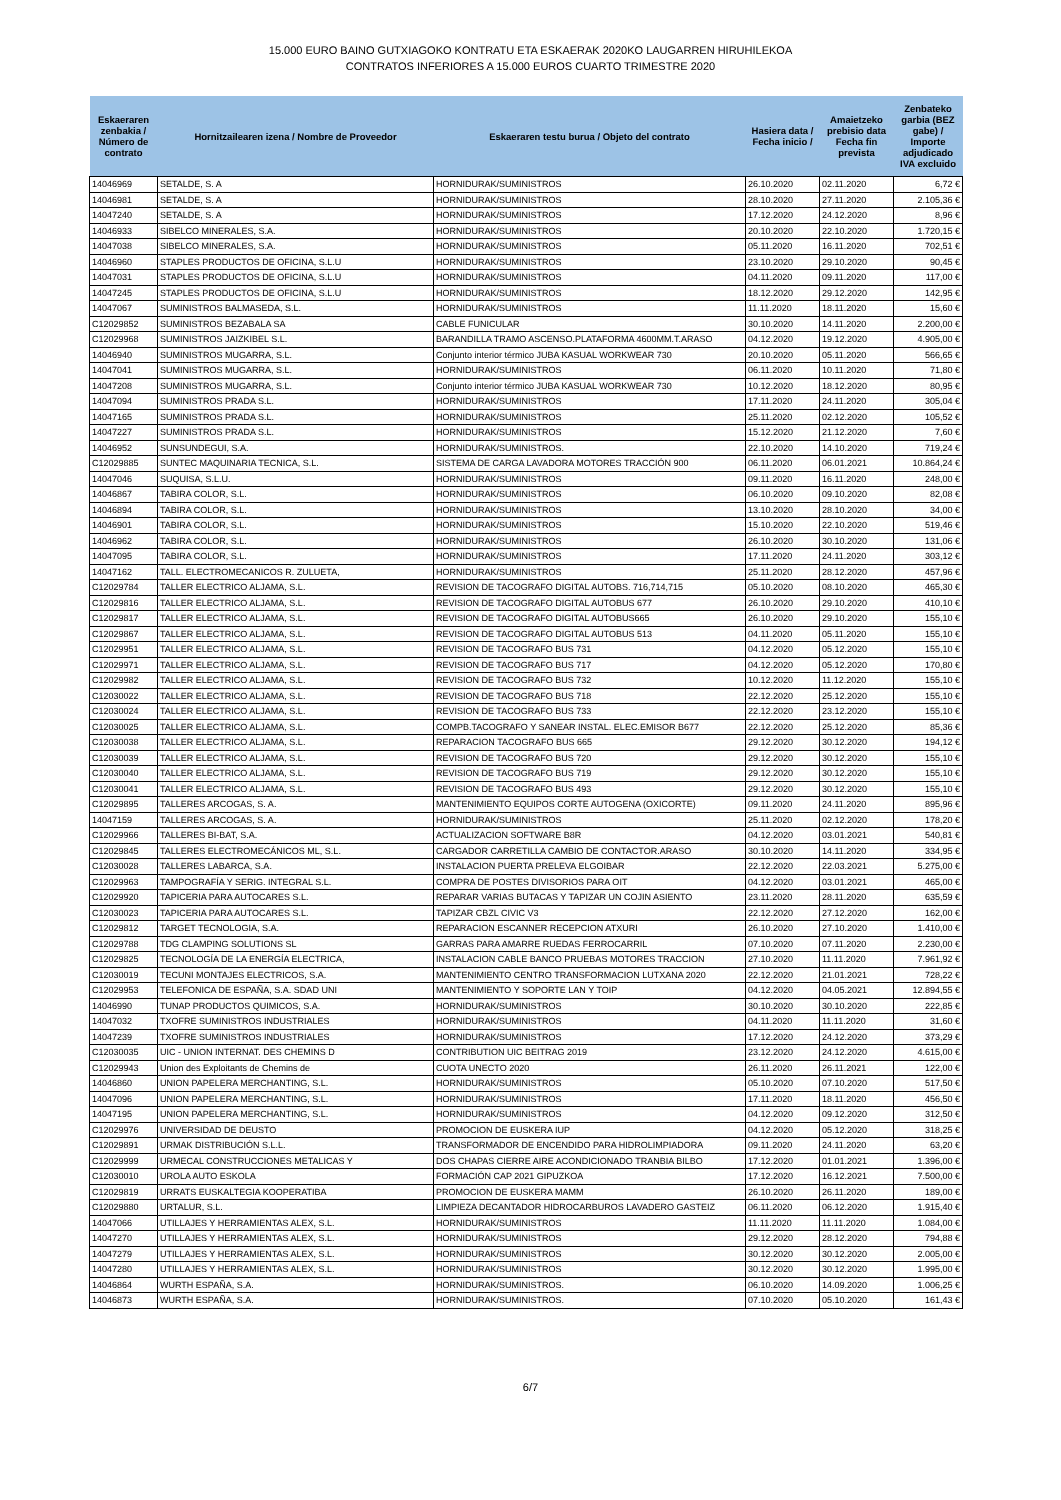15.000 EURO BAINO GUTXIAGOKO KONTRATU ETA ESKAERAK 2020KO LAUGARREN HIRUHILEKOA
CONTRATOS INFERIORES A 15.000 EUROS CUARTO TRIMESTRE 2020
| Eskaeraren zenbakia / Número de contrato | Hornitzailearen izena / Nombre de Proveedor | Eskaeraren testu burua / Objeto del contrato | Hasiera data / Fecha inicio / | Amaietzeko prebisio data Fecha fin prevista | Zenbateko garbia (BEZ gabe) / Importe adjudicado IVA excluido |
| --- | --- | --- | --- | --- | --- |
| 14046969 | SETALDE, S. A | HORNIDURAK/SUMINISTROS | 26.10.2020 | 02.11.2020 | 6,72 € |
| 14046981 | SETALDE, S. A | HORNIDURAK/SUMINISTROS | 28.10.2020 | 27.11.2020 | 2.105,36 € |
| 14047240 | SETALDE, S. A | HORNIDURAK/SUMINISTROS | 17.12.2020 | 24.12.2020 | 8,96 € |
| 14046933 | SIBELCO MINERALES, S.A. | HORNIDURAK/SUMINISTROS | 20.10.2020 | 22.10.2020 | 1.720,15 € |
| 14047038 | SIBELCO MINERALES, S.A. | HORNIDURAK/SUMINISTROS | 05.11.2020 | 16.11.2020 | 702,51 € |
| 14046960 | STAPLES PRODUCTOS DE OFICINA, S.L.U | HORNIDURAK/SUMINISTROS | 23.10.2020 | 29.10.2020 | 90,45 € |
| 14047031 | STAPLES PRODUCTOS DE OFICINA, S.L.U | HORNIDURAK/SUMINISTROS | 04.11.2020 | 09.11.2020 | 117,00 € |
| 14047245 | STAPLES PRODUCTOS DE OFICINA, S.L.U | HORNIDURAK/SUMINISTROS | 18.12.2020 | 29.12.2020 | 142,95 € |
| 14047067 | SUMINISTROS BALMASEDA, S.L. | HORNIDURAK/SUMINISTROS | 11.11.2020 | 18.11.2020 | 15,60 € |
| C12029852 | SUMINISTROS BEZABALA SA | CABLE FUNICULAR | 30.10.2020 | 14.11.2020 | 2.200,00 € |
| C12029968 | SUMINISTROS JAIZKIBEL S.L. | BARANDILLA TRAMO ASCENSO.PLATAFORMA 4600MM.T.ARASO | 04.12.2020 | 19.12.2020 | 4.905,00 € |
| 14046940 | SUMINISTROS MUGARRA, S.L. | Conjunto interior térmico JUBA KASUAL WORKWEAR 730 | 20.10.2020 | 05.11.2020 | 566,65 € |
| 14047041 | SUMINISTROS MUGARRA, S.L. | HORNIDURAK/SUMINISTROS | 06.11.2020 | 10.11.2020 | 71,80 € |
| 14047208 | SUMINISTROS MUGARRA, S.L. | Conjunto interior térmico JUBA KASUAL WORKWEAR 730 | 10.12.2020 | 18.12.2020 | 80,95 € |
| 14047094 | SUMINISTROS PRADA S.L. | HORNIDURAK/SUMINISTROS | 17.11.2020 | 24.11.2020 | 305,04 € |
| 14047165 | SUMINISTROS PRADA S.L. | HORNIDURAK/SUMINISTROS | 25.11.2020 | 02.12.2020 | 105,52 € |
| 14047227 | SUMINISTROS PRADA S.L. | HORNIDURAK/SUMINISTROS | 15.12.2020 | 21.12.2020 | 7,60 € |
| 14046952 | SUNSUNDEGUI, S.A. | HORNIDURAK/SUMINISTROS. | 22.10.2020 | 14.10.2020 | 719,24 € |
| C12029885 | SUNTEC MAQUINARIA TECNICA, S.L. | SISTEMA DE CARGA LAVADORA MOTORES TRACCIÓN 900 | 06.11.2020 | 06.01.2021 | 10.864,24 € |
| 14047046 | SUQUISA, S.L.U. | HORNIDURAK/SUMINISTROS | 09.11.2020 | 16.11.2020 | 248,00 € |
| 14046867 | TABIRA COLOR, S.L. | HORNIDURAK/SUMINISTROS | 06.10.2020 | 09.10.2020 | 82,08 € |
| 14046894 | TABIRA COLOR, S.L. | HORNIDURAK/SUMINISTROS | 13.10.2020 | 28.10.2020 | 34,00 € |
| 14046901 | TABIRA COLOR, S.L. | HORNIDURAK/SUMINISTROS | 15.10.2020 | 22.10.2020 | 519,46 € |
| 14046962 | TABIRA COLOR, S.L. | HORNIDURAK/SUMINISTROS | 26.10.2020 | 30.10.2020 | 131,06 € |
| 14047095 | TABIRA COLOR, S.L. | HORNIDURAK/SUMINISTROS | 17.11.2020 | 24.11.2020 | 303,12 € |
| 14047162 | TALL. ELECTROMECANICOS R. ZULUETA, | HORNIDURAK/SUMINISTROS | 25.11.2020 | 28.12.2020 | 457,96 € |
| C12029784 | TALLER ELECTRICO ALJAMA, S.L. | REVISION DE TACOGRAFO DIGITAL AUTOBS. 716,714,715 | 05.10.2020 | 08.10.2020 | 465,30 € |
| C12029816 | TALLER ELECTRICO ALJAMA, S.L. | REVISION DE TACOGRAFO DIGITAL AUTOBUS 677 | 26.10.2020 | 29.10.2020 | 410,10 € |
| C12029817 | TALLER ELECTRICO ALJAMA, S.L. | REVISION DE TACOGRAFO DIGITAL AUTOBUS665 | 26.10.2020 | 29.10.2020 | 155,10 € |
| C12029867 | TALLER ELECTRICO ALJAMA, S.L. | REVISION DE TACOGRAFO DIGITAL AUTOBUS 513 | 04.11.2020 | 05.11.2020 | 155,10 € |
| C12029951 | TALLER ELECTRICO ALJAMA, S.L. | REVISION DE TACOGRAFO BUS 731 | 04.12.2020 | 05.12.2020 | 155,10 € |
| C12029971 | TALLER ELECTRICO ALJAMA, S.L. | REVISION DE TACOGRAFO BUS 717 | 04.12.2020 | 05.12.2020 | 170,80 € |
| C12029982 | TALLER ELECTRICO ALJAMA, S.L. | REVISION DE TACOGRAFO BUS 732 | 10.12.2020 | 11.12.2020 | 155,10 € |
| C12030022 | TALLER ELECTRICO ALJAMA, S.L. | REVISION DE TACOGRAFO BUS 718 | 22.12.2020 | 25.12.2020 | 155,10 € |
| C12030024 | TALLER ELECTRICO ALJAMA, S.L. | REVISION DE TACOGRAFO BUS 733 | 22.12.2020 | 23.12.2020 | 155,10 € |
| C12030025 | TALLER ELECTRICO ALJAMA, S.L. | COMPB.TACOGRAFO Y SANEAR INSTAL. ELEC.EMISOR B677 | 22.12.2020 | 25.12.2020 | 85,36 € |
| C12030038 | TALLER ELECTRICO ALJAMA, S.L. | REPARACION TACOGRAFO BUS 665 | 29.12.2020 | 30.12.2020 | 194,12 € |
| C12030039 | TALLER ELECTRICO ALJAMA, S.L. | REVISION DE TACOGRAFO BUS 720 | 29.12.2020 | 30.12.2020 | 155,10 € |
| C12030040 | TALLER ELECTRICO ALJAMA, S.L. | REVISION DE TACOGRAFO BUS 719 | 29.12.2020 | 30.12.2020 | 155,10 € |
| C12030041 | TALLER ELECTRICO ALJAMA, S.L. | REVISION DE TACOGRAFO BUS 493 | 29.12.2020 | 30.12.2020 | 155,10 € |
| C12029895 | TALLERES ARCOGAS, S. A. | MANTENIMIENTO EQUIPOS CORTE AUTOGENA (OXICORTE) | 09.11.2020 | 24.11.2020 | 895,96 € |
| 14047159 | TALLERES ARCOGAS, S. A. | HORNIDURAK/SUMINISTROS | 25.11.2020 | 02.12.2020 | 178,20 € |
| C12029966 | TALLERES BI-BAT, S.A. | ACTUALIZACION SOFTWARE B8R | 04.12.2020 | 03.01.2021 | 540,81 € |
| C12029845 | TALLERES ELECTROMECÁNICOS ML, S.L. | CARGADOR CARRETILLA CAMBIO DE CONTACTOR.ARASO | 30.10.2020 | 14.11.2020 | 334,95 € |
| C12030028 | TALLERES LABARCA, S.A. | INSTALACION PUERTA PRELEVA ELGOIBAR | 22.12.2020 | 22.03.2021 | 5.275,00 € |
| C12029963 | TAMPOGRAFÍA Y SERIG. INTEGRAL S.L. | COMPRA DE POSTES DIVISORIOS PARA OIT | 04.12.2020 | 03.01.2021 | 465,00 € |
| C12029920 | TAPICERIA PARA AUTOCARES S.L. | REPARAR VARIAS BUTACAS Y TAPIZAR UN COJIN ASIENTO | 23.11.2020 | 28.11.2020 | 635,59 € |
| C12030023 | TAPICERIA PARA AUTOCARES S.L. | TAPIZAR CBZL CIVIC V3 | 22.12.2020 | 27.12.2020 | 162,00 € |
| C12029812 | TARGET TECNOLOGIA, S.A. | REPARACION ESCANNER RECEPCION ATXURI | 26.10.2020 | 27.10.2020 | 1.410,00 € |
| C12029788 | TDG CLAMPING SOLUTIONS SL | GARRAS PARA AMARRE RUEDAS FERROCARRIL | 07.10.2020 | 07.11.2020 | 2.230,00 € |
| C12029825 | TECNOLOGÍA DE LA ENERGÍA ELECTRICA, | INSTALACION CABLE BANCO PRUEBAS MOTORES TRACCION | 27.10.2020 | 11.11.2020 | 7.961,92 € |
| C12030019 | TECUNI MONTAJES ELECTRICOS, S.A. | MANTENIMIENTO CENTRO TRANSFORMACION LUTXANA 2020 | 22.12.2020 | 21.01.2021 | 728,22 € |
| C12029953 | TELEFONICA DE ESPAÑA, S.A. SDAD UNI | MANTENIMIENTO Y SOPORTE LAN Y TOIP | 04.12.2020 | 04.05.2021 | 12.894,55 € |
| 14046990 | TUNAP PRODUCTOS QUIMICOS, S.A. | HORNIDURAK/SUMINISTROS | 30.10.2020 | 30.10.2020 | 222,85 € |
| 14047032 | TXOFRE SUMINISTROS INDUSTRIALES | HORNIDURAK/SUMINISTROS | 04.11.2020 | 11.11.2020 | 31,60 € |
| 14047239 | TXOFRE SUMINISTROS INDUSTRIALES | HORNIDURAK/SUMINISTROS | 17.12.2020 | 24.12.2020 | 373,29 € |
| C12030035 | UIC - UNION INTERNAT. DES CHEMINS D | CONTRIBUTION UIC BEITRAG 2019 | 23.12.2020 | 24.12.2020 | 4.615,00 € |
| C12029943 | Union des Exploitants de Chemins de | CUOTA UNECTO 2020 | 26.11.2020 | 26.11.2021 | 122,00 € |
| 14046860 | UNION PAPELERA MERCHANTING, S.L. | HORNIDURAK/SUMINISTROS | 05.10.2020 | 07.10.2020 | 517,50 € |
| 14047096 | UNION PAPELERA MERCHANTING, S.L. | HORNIDURAK/SUMINISTROS | 17.11.2020 | 18.11.2020 | 456,50 € |
| 14047195 | UNION PAPELERA MERCHANTING, S.L. | HORNIDURAK/SUMINISTROS | 04.12.2020 | 09.12.2020 | 312,50 € |
| C12029976 | UNIVERSIDAD DE DEUSTO | PROMOCION DE EUSKERA IUP | 04.12.2020 | 05.12.2020 | 318,25 € |
| C12029891 | URMAK DISTRIBUCIÓN S.L.L. | TRANSFORMADOR DE ENCENDIDO PARA HIDROLIMPIADORA | 09.11.2020 | 24.11.2020 | 63,20 € |
| C12029999 | URMECAL CONSTRUCCIONES METALICAS Y | DOS CHAPAS CIERRE AIRE ACONDICIONADO TRANBIA BILBO | 17.12.2020 | 01.01.2021 | 1.396,00 € |
| C12030010 | UROLA AUTO ESKOLA | FORMACIÓN CAP 2021 GIPUZKOA | 17.12.2020 | 16.12.2021 | 7.500,00 € |
| C12029819 | URRATS EUSKALTEGIA KOOPERATIBA | PROMOCION DE EUSKERA MAMM | 26.10.2020 | 26.11.2020 | 189,00 € |
| C12029880 | URTALUR, S.L. | LIMPIEZA DECANTADOR HIDROCARBUROS LAVADERO GASTEIZ | 06.11.2020 | 06.12.2020 | 1.915,40 € |
| 14047066 | UTILLAJES Y HERRAMIENTAS ALEX, S.L. | HORNIDURAK/SUMINISTROS | 11.11.2020 | 11.11.2020 | 1.084,00 € |
| 14047270 | UTILLAJES Y HERRAMIENTAS ALEX, S.L. | HORNIDURAK/SUMINISTROS | 29.12.2020 | 28.12.2020 | 794,88 € |
| 14047279 | UTILLAJES Y HERRAMIENTAS ALEX, S.L. | HORNIDURAK/SUMINISTROS | 30.12.2020 | 30.12.2020 | 2.005,00 € |
| 14047280 | UTILLAJES Y HERRAMIENTAS ALEX, S.L. | HORNIDURAK/SUMINISTROS | 30.12.2020 | 30.12.2020 | 1.995,00 € |
| 14046864 | WURTH ESPAÑA, S.A. | HORNIDURAK/SUMINISTROS. | 06.10.2020 | 14.09.2020 | 1.006,25 € |
| 14046873 | WURTH ESPAÑA, S.A. | HORNIDURAK/SUMINISTROS. | 07.10.2020 | 05.10.2020 | 161,43 € |
6/7